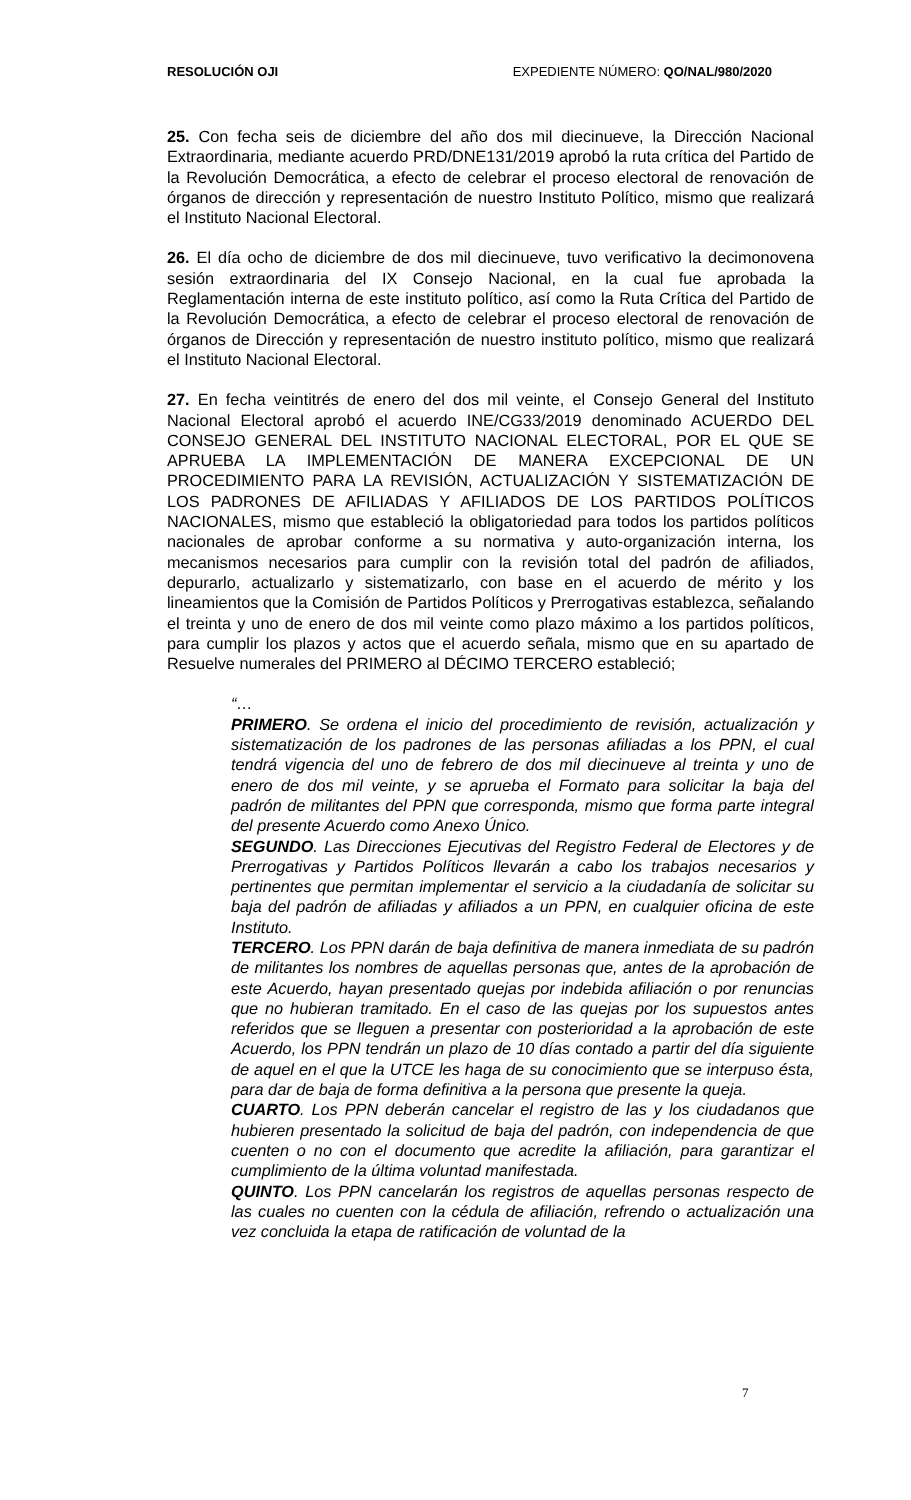RESOLUCIÓN OJI EXPEDIENTE NÚMERO: QO/NAL/980/2020
25. Con fecha seis de diciembre del año dos mil diecinueve, la Dirección Nacional Extraordinaria, mediante acuerdo PRD/DNE131/2019 aprobó la ruta crítica del Partido de la Revolución Democrática, a efecto de celebrar el proceso electoral de renovación de órganos de dirección y representación de nuestro Instituto Político, mismo que realizará el Instituto Nacional Electoral.
26. El día ocho de diciembre de dos mil diecinueve, tuvo verificativo la decimonovena sesión extraordinaria del IX Consejo Nacional, en la cual fue aprobada la Reglamentación interna de este instituto político, así como la Ruta Crítica del Partido de la Revolución Democrática, a efecto de celebrar el proceso electoral de renovación de órganos de Dirección y representación de nuestro instituto político, mismo que realizará el Instituto Nacional Electoral.
27. En fecha veintitrés de enero del dos mil veinte, el Consejo General del Instituto Nacional Electoral aprobó el acuerdo INE/CG33/2019 denominado ACUERDO DEL CONSEJO GENERAL DEL INSTITUTO NACIONAL ELECTORAL, POR EL QUE SE APRUEBA LA IMPLEMENTACIÓN DE MANERA EXCEPCIONAL DE UN PROCEDIMIENTO PARA LA REVISIÓN, ACTUALIZACIÓN Y SISTEMATIZACIÓN DE LOS PADRONES DE AFILIADAS Y AFILIADOS DE LOS PARTIDOS POLÍTICOS NACIONALES, mismo que estableció la obligatoriedad para todos los partidos políticos nacionales de aprobar conforme a su normativa y auto-organización interna, los mecanismos necesarios para cumplir con la revisión total del padrón de afiliados, depurarlo, actualizarlo y sistematizarlo, con base en el acuerdo de mérito y los lineamientos que la Comisión de Partidos Políticos y Prerrogativas establezca, señalando el treinta y uno de enero de dos mil veinte como plazo máximo a los partidos políticos, para cumplir los plazos y actos que el acuerdo señala, mismo que en su apartado de Resuelve numerales del PRIMERO al DÉCIMO TERCERO estableció;
“…
PRIMERO. Se ordena el inicio del procedimiento de revisión, actualización y sistematización de los padrones de las personas afiliadas a los PPN, el cual tendrá vigencia del uno de febrero de dos mil diecinueve al treinta y uno de enero de dos mil veinte, y se aprueba el Formato para solicitar la baja del padrón de militantes del PPN que corresponda, mismo que forma parte integral del presente Acuerdo como Anexo Único.
SEGUNDO. Las Direcciones Ejecutivas del Registro Federal de Electores y de Prerrogativas y Partidos Políticos llevarán a cabo los trabajos necesarios y pertinentes que permitan implementar el servicio a la ciudadanía de solicitar su baja del padrón de afiliadas y afiliados a un PPN, en cualquier oficina de este Instituto.
TERCERO. Los PPN darán de baja definitiva de manera inmediata de su padrón de militantes los nombres de aquellas personas que, antes de la aprobación de este Acuerdo, hayan presentado quejas por indebida afiliación o por renuncias que no hubieran tramitado. En el caso de las quejas por los supuestos antes referidos que se lleguen a presentar con posterioridad a la aprobación de este Acuerdo, los PPN tendrán un plazo de 10 días contado a partir del día siguiente de aquel en el que la UTCE les haga de su conocimiento que se interpuso ésta, para dar de baja de forma definitiva a la persona que presente la queja.
CUARTO. Los PPN deberán cancelar el registro de las y los ciudadanos que hubieren presentado la solicitud de baja del padrón, con independencia de que cuenten o no con el documento que acredite la afiliación, para garantizar el cumplimiento de la última voluntad manifestada.
QUINTO. Los PPN cancelarán los registros de aquellas personas respecto de las cuales no cuenten con la cédula de afiliación, refrendo o actualización una vez concluida la etapa de ratificación de voluntad de la
7